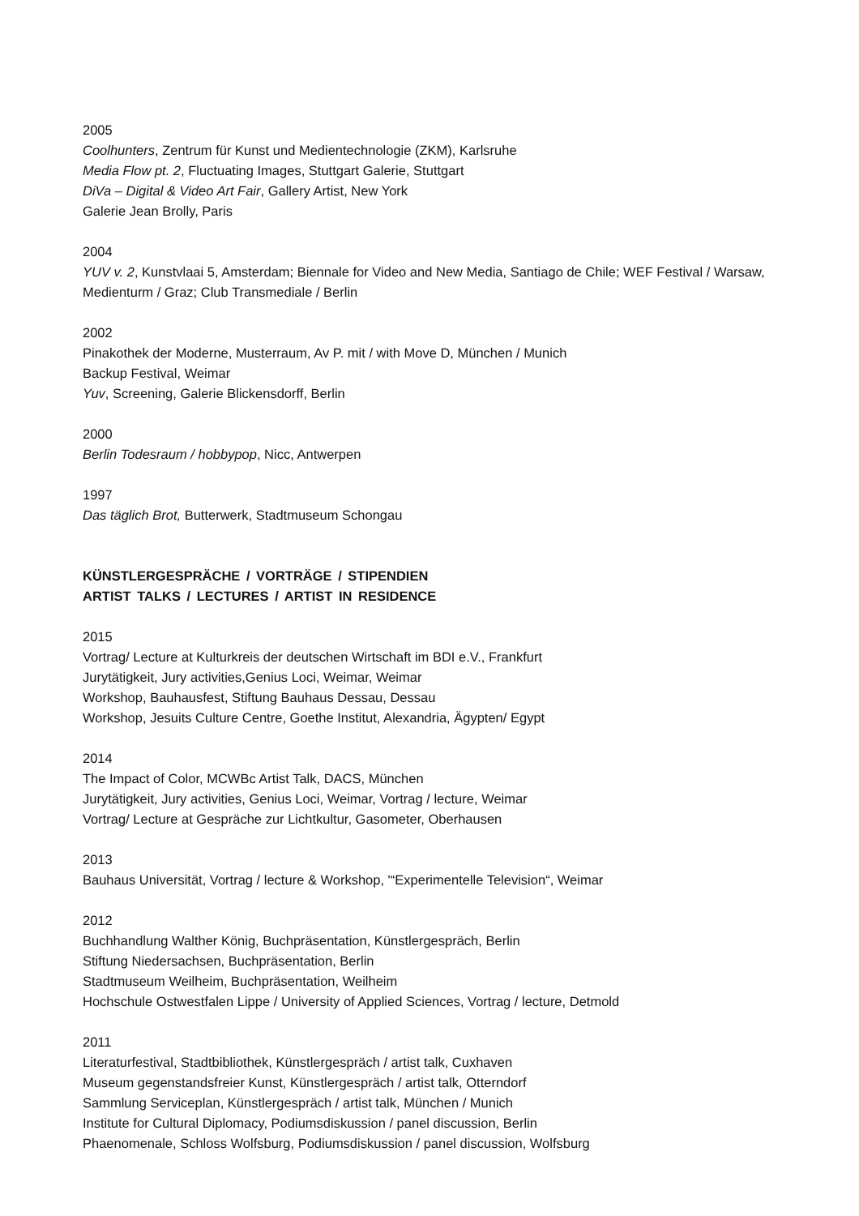2005
Coolhunters, Zentrum für Kunst und Medientechnologie (ZKM), Karlsruhe
Media Flow pt. 2, Fluctuating Images, Stuttgart Galerie, Stuttgart
DiVa – Digital & Video Art Fair, Gallery Artist, New York
Galerie Jean Brolly, Paris
2004
YUV v. 2, Kunstvlaai 5, Amsterdam; Biennale for Video and New Media, Santiago de Chile; WEF Festival / Warsaw, Medienturm / Graz; Club Transmediale / Berlin
2002
Pinakothek der Moderne, Musterraum, Av P. mit / with Move D, München / Munich
Backup Festival, Weimar
Yuv, Screening, Galerie Blickensdorff, Berlin
2000
Berlin Todesraum / hobbypop, Nicc, Antwerpen
1997
Das täglich Brot, Butterwerk, Stadtmuseum Schongau
KÜNSTLERGESPRÄCHE / VORTRÄGE / STIPENDIEN
ARTIST TALKS / LECTURES / ARTIST IN RESIDENCE
2015
Vortrag/ Lecture at Kulturkreis der deutschen Wirtschaft im BDI e.V., Frankfurt
Jurytätigkeit, Jury activities,Genius Loci, Weimar, Weimar
Workshop, Bauhausfest, Stiftung Bauhaus Dessau, Dessau
Workshop, Jesuits Culture Centre, Goethe Institut, Alexandria, Ägypten/ Egypt
2014
The Impact of Color, MCWBc Artist Talk, DACS, München
Jurytätigkeit, Jury activities, Genius Loci, Weimar, Vortrag / lecture, Weimar
Vortrag/ Lecture at Gespräche zur Lichtkultur, Gasometer, Oberhausen
2013
Bauhaus Universität, Vortrag / lecture & Workshop, '“Experimentelle Television“, Weimar
2012
Buchhandlung Walther König, Buchpräsentation, Künstlergespräch, Berlin
Stiftung Niedersachsen, Buchpräsentation, Berlin
Stadtmuseum Weilheim, Buchpräsentation, Weilheim
Hochschule Ostwestfalen Lippe / University of Applied Sciences, Vortrag / lecture, Detmold
2011
Literaturfestival, Stadtbibliothek, Künstlergespräch / artist talk, Cuxhaven
Museum gegenstandsfreier Kunst, Künstlergespräch / artist talk, Otterndorf
Sammlung Serviceplan, Künstlergespräch / artist talk, München / Munich
Institute for Cultural Diplomacy, Podiumsdiskussion / panel discussion, Berlin
Phaenomenale, Schloss Wolfsburg, Podiumsdiskussion / panel discussion, Wolfsburg